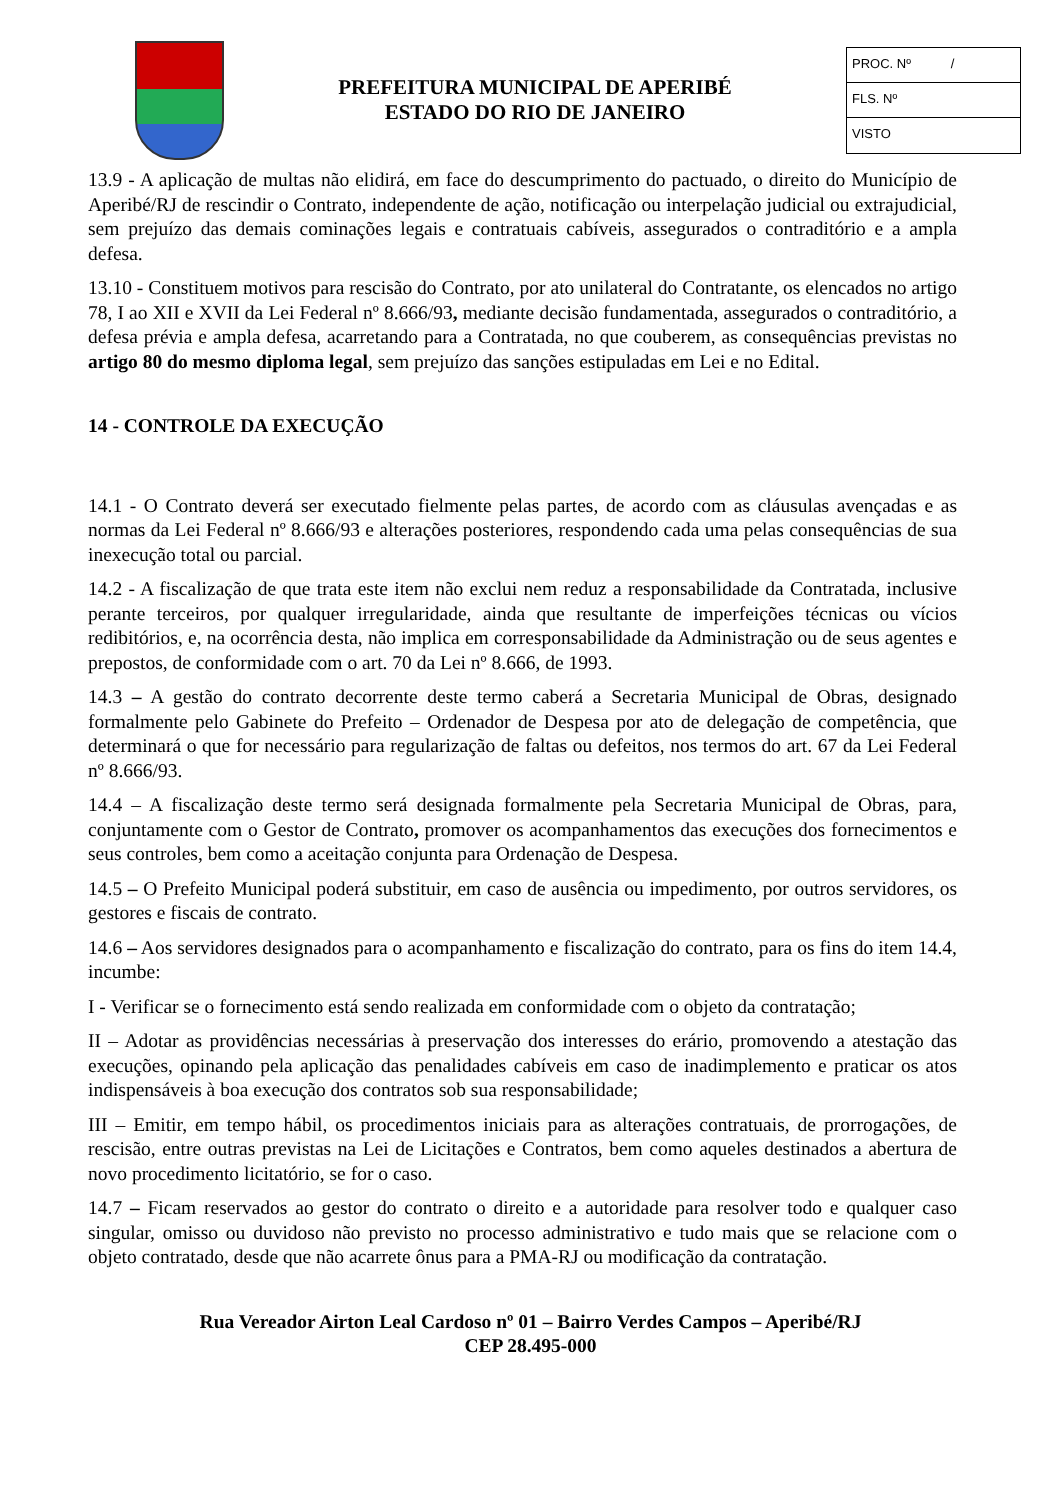PREFEITURA MUNICIPAL DE APERIBÉ
ESTADO DO RIO DE JANEIRO
PROC. Nº /
FLS. Nº
VISTO
13.9 - A aplicação de multas não elidirá, em face do descumprimento do pactuado, o direito do Município de Aperibé/RJ de rescindir o Contrato, independente de ação, notificação ou interpelação judicial ou extrajudicial, sem prejuízo das demais cominações legais e contratuais cabíveis, assegurados o contraditório e a ampla defesa.
13.10 - Constituem motivos para rescisão do Contrato, por ato unilateral do Contratante, os elencados no artigo 78, I ao XII e XVII da Lei Federal nº 8.666/93, mediante decisão fundamentada, assegurados o contraditório, a defesa prévia e ampla defesa, acarretando para a Contratada, no que couberem, as consequências previstas no artigo 80 do mesmo diploma legal, sem prejuízo das sanções estipuladas em Lei e no Edital.
14 - CONTROLE DA EXECUÇÃO
14.1 - O Contrato deverá ser executado fielmente pelas partes, de acordo com as cláusulas avençadas e as normas da Lei Federal nº 8.666/93 e alterações posteriores, respondendo cada uma pelas consequências de sua inexecução total ou parcial.
14.2 - A fiscalização de que trata este item não exclui nem reduz a responsabilidade da Contratada, inclusive perante terceiros, por qualquer irregularidade, ainda que resultante de imperfeições técnicas ou vícios redibitórios, e, na ocorrência desta, não implica em corresponsabilidade da Administração ou de seus agentes e prepostos, de conformidade com o art. 70 da Lei nº 8.666, de 1993.
14.3 – A gestão do contrato decorrente deste termo caberá a Secretaria Municipal de Obras, designado formalmente pelo Gabinete do Prefeito – Ordenador de Despesa por ato de delegação de competência, que determinará o que for necessário para regularização de faltas ou defeitos, nos termos do art. 67 da Lei Federal nº 8.666/93.
14.4 – A fiscalização deste termo será designada formalmente pela Secretaria Municipal de Obras, para, conjuntamente com o Gestor de Contrato, promover os acompanhamentos das execuções dos fornecimentos e seus controles, bem como a aceitação conjunta para Ordenação de Despesa.
14.5 – O Prefeito Municipal poderá substituir, em caso de ausência ou impedimento, por outros servidores, os gestores e fiscais de contrato.
14.6 – Aos servidores designados para o acompanhamento e fiscalização do contrato, para os fins do item 14.4, incumbe:
I - Verificar se o fornecimento está sendo realizada em conformidade com o objeto da contratação;
II – Adotar as providências necessárias à preservação dos interesses do erário, promovendo a atestação das execuções, opinando pela aplicação das penalidades cabíveis em caso de inadimplemento e praticar os atos indispensáveis à boa execução dos contratos sob sua responsabilidade;
III – Emitir, em tempo hábil, os procedimentos iniciais para as alterações contratuais, de prorrogações, de rescisão, entre outras previstas na Lei de Licitações e Contratos, bem como aqueles destinados a abertura de novo procedimento licitatório, se for o caso.
14.7 – Ficam reservados ao gestor do contrato o direito e a autoridade para resolver todo e qualquer caso singular, omisso ou duvidoso não previsto no processo administrativo e tudo mais que se relacione com o objeto contratado, desde que não acarrete ônus para a PMA-RJ ou modificação da contratação.
Rua Vereador Airton Leal Cardoso nº 01 – Bairro Verdes Campos – Aperibé/RJ
CEP 28.495-000